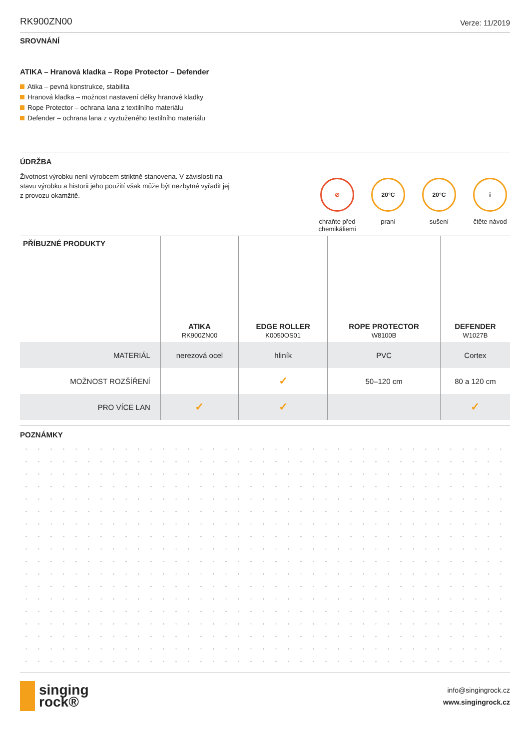RK900ZN00 Verze: 11/2019
SROVNÁNÍ
ATIKA – Hranová kladka – Rope Protector – Defender
Atika – pevná konstrukce, stabilita
Hranová kladka – možnost nastavení délky hranové kladky
Rope Protector – ochrana lana z textilního materiálu
Defender – ochrana lana z vyztuženého textilního materiálu
ÚDRŽBA
Životnost výrobku není výrobcem striktně stanovena. V závislosti na stavu výrobku a historii jeho použití však může být nezbytné vyřadit jej z provozu okamžitě.
⊘
chraňte před chemikáliemi
20°C
praní
20°C
sušení
i
čtěte návod
| PŘÍBUZNÉ PRODUKTY | ATIKA RK900ZN00 | EDGE ROLLER K0050OS01 | ROPE PROTECTOR W8100B | DEFENDER W1027B |
| --- | --- | --- | --- | --- |
| MATERIÁL | nerezová ocel | hliník | PVC | Cortex |
| MOŽNOST ROZŠÍŘENÍ | | ✓ | 50–120 cm | 80 a 120 cm |
| PRO VÍCE LAN | ✓ | ✓ | | ✓ |
POZNÁMKY
singing
rock®
info@singingrock.cz
www.singingrock.cz